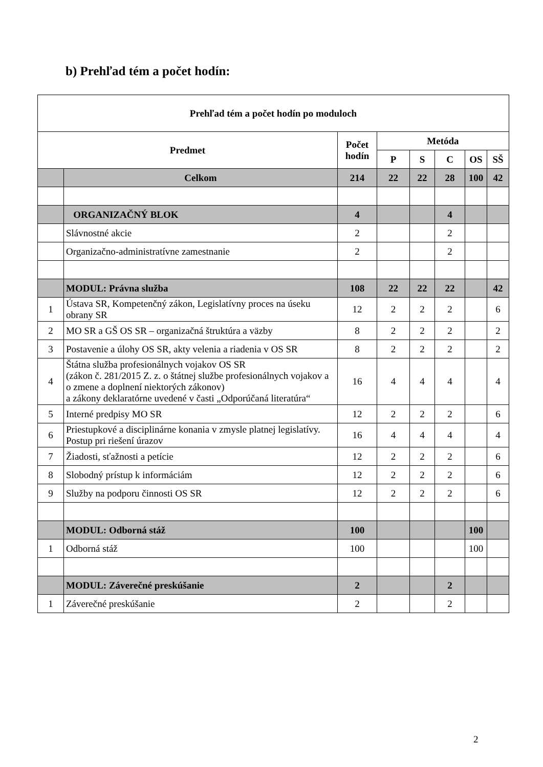b) Prehľad tém a počet hodín:
| Prehľad tém a počet hodín po moduloch | | | | | | | |
| --- | --- | --- | --- | --- | --- | --- | --- |
| Predmet | | Počet hodín | Metóda | | | | |
| | | | P | S | C | OS | SŠ |
| | Celkom | 214 | 22 | 22 | 28 | 100 | 42 |
| | ORGANIZAČNÝ BLOK | 4 | | | 4 | | |
| | Slávnostné akcie | 2 | | | 2 | | |
| | Organizačno-administratívne zamestnanie | 2 | | | 2 | | |
| | MODUL: Právna služba | 108 | 22 | 22 | 22 | | 42 |
| 1 | Ústava SR, Kompetenčný zákon, Legislatívny proces na úseku obrany SR | 12 | 2 | 2 | 2 | | 6 |
| 2 | MO SR a GŠ OS SR – organizačná štruktúra a väzby | 8 | 2 | 2 | 2 | | 2 |
| 3 | Postavenie a úlohy OS SR, akty velenia a riadenia v OS SR | 8 | 2 | 2 | 2 | | 2 |
| 4 | Štátna služba profesionálnych vojakov OS SR (zákon č. 281/2015 Z. z. o štátnej službe profesionálnych vojakov a o zmene a doplnení niektorých zákonov) a zákony deklaratórne uvedené v časti „Odporúčaná literatúra“ | 16 | 4 | 4 | 4 | | 4 |
| 5 | Interné predpisy MO SR | 12 | 2 | 2 | 2 | | 6 |
| 6 | Priestupkové a disciplinárne konania v zmysle platnej legislatívy. Postup pri riešení úrazov | 16 | 4 | 4 | 4 | | 4 |
| 7 | Žiadosti, sťažnosti a petície | 12 | 2 | 2 | 2 | | 6 |
| 8 | Slobodný prístup k informáciám | 12 | 2 | 2 | 2 | | 6 |
| 9 | Služby na podporu činnosti OS SR | 12 | 2 | 2 | 2 | | 6 |
| | MODUL: Odborná stáž | 100 | | | | 100 | |
| 1 | Odborná stáž | 100 | | | | 100 | |
| | MODUL: Záverečné preskúšanie | 2 | | | 2 | | |
| 1 | Záverečné preskúšanie | 2 | | | 2 | | |
2